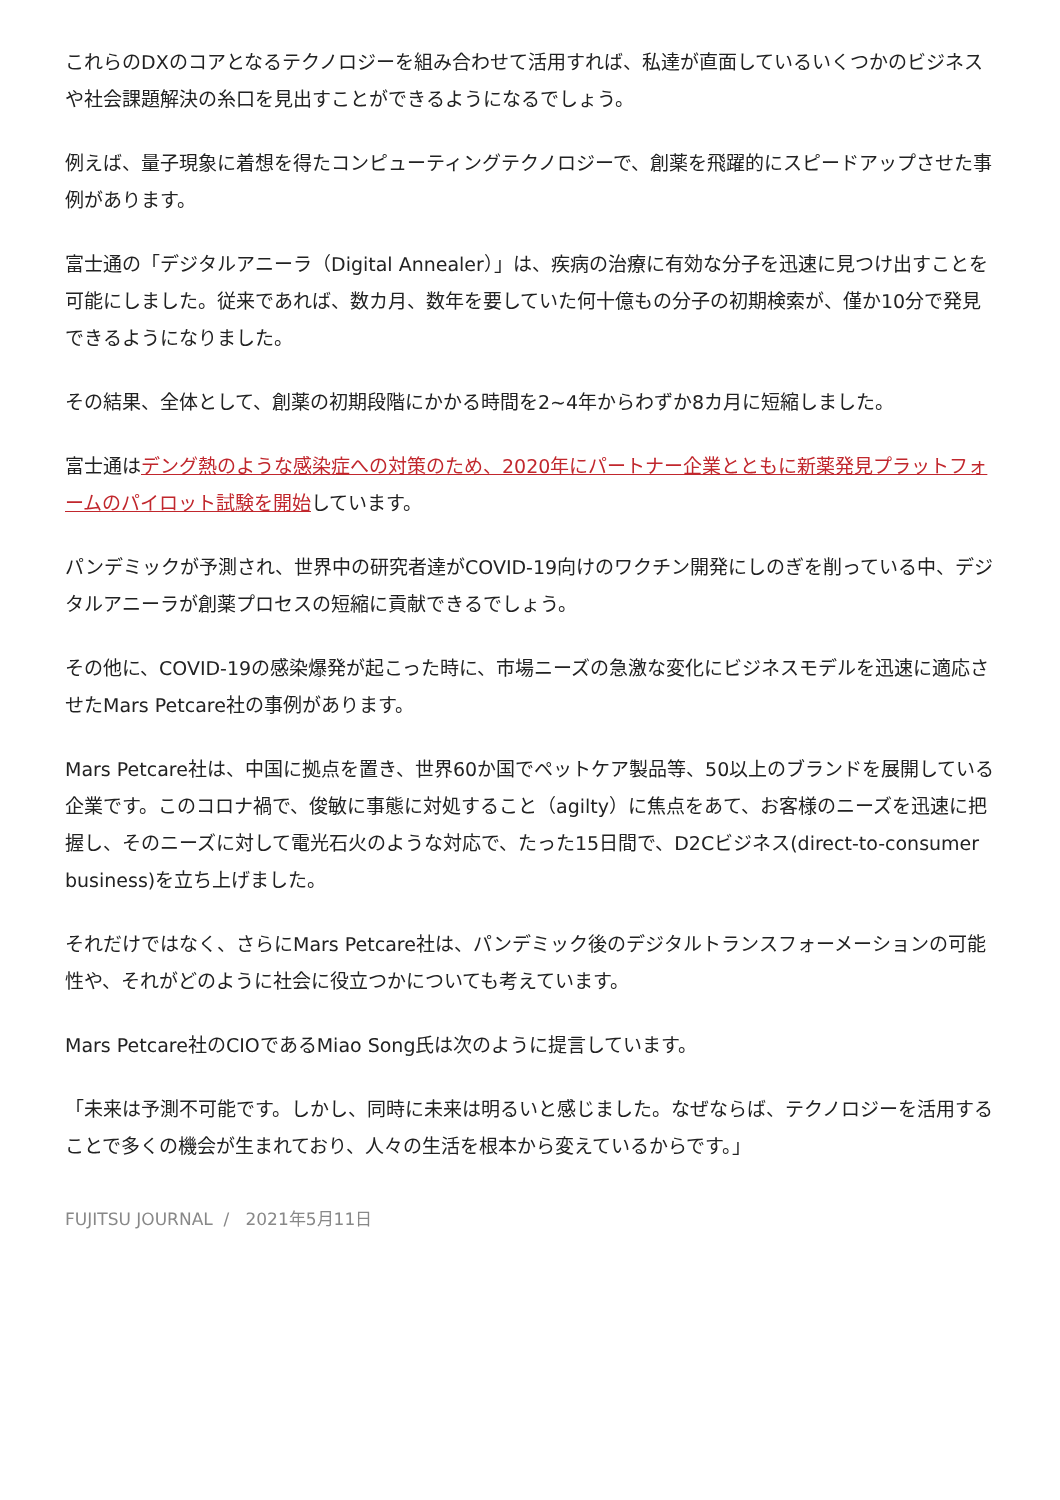これらのDXのコアとなるテクノロジーを組み合わせて活用すれば、私達が直面しているいくつかのビジネスや社会課題解決の糸口を見出すことができるようになるでしょう。
例えば、量子現象に着想を得たコンピューティングテクノロジーで、創薬を飛躍的にスピードアップさせた事例があります。
富士通の「デジタルアニーラ（Digital Annealer）」は、疾病の治療に有効な分子を迅速に見つけ出すことを可能にしました。従来であれば、数カ月、数年を要していた何十億もの分子の初期検索が、僅か10分で発見できるようになりました。
その結果、全体として、創薬の初期段階にかかる時間を2~4年からわずか8カ月に短縮しました。
富士通はデング熱のような感染症への対策のため、2020年にパートナー企業とともに新薬発見プラットフォームのパイロット試験を開始しています。
パンデミックが予測され、世界中の研究者達がCOVID-19向けのワクチン開発にしのぎを削っている中、デジタルアニーラが創薬プロセスの短縮に貢献できるでしょう。
その他に、COVID-19の感染爆発が起こった時に、市場ニーズの急激な変化にビジネスモデルを迅速に適応させたMars Petcare社の事例があります。
Mars Petcare社は、中国に拠点を置き、世界60か国でペットケア製品等、50以上のブランドを展開している企業です。このコロナ禍で、俊敏に事態に対処すること（agilty）に焦点をあて、お客様のニーズを迅速に把握し、そのニーズに対して電光石火のような対応で、たった15日間で、D2Cビジネス(direct-to-consumer business)を立ち上げました。
それだけではなく、さらにMars Petcare社は、パンデミック後のデジタルトランスフォーメーションの可能性や、それがどのように社会に役立つかについても考えています。
Mars Petcare社のCIOであるMiao Song氏は次のように提言しています。
「未来は予測不可能です。しかし、同時に未来は明るいと感じました。なぜならば、テクノロジーを活用することで多くの機会が生まれており、人々の生活を根本から変えているからです。」
FUJITSU JOURNAL / 2021年5月11日